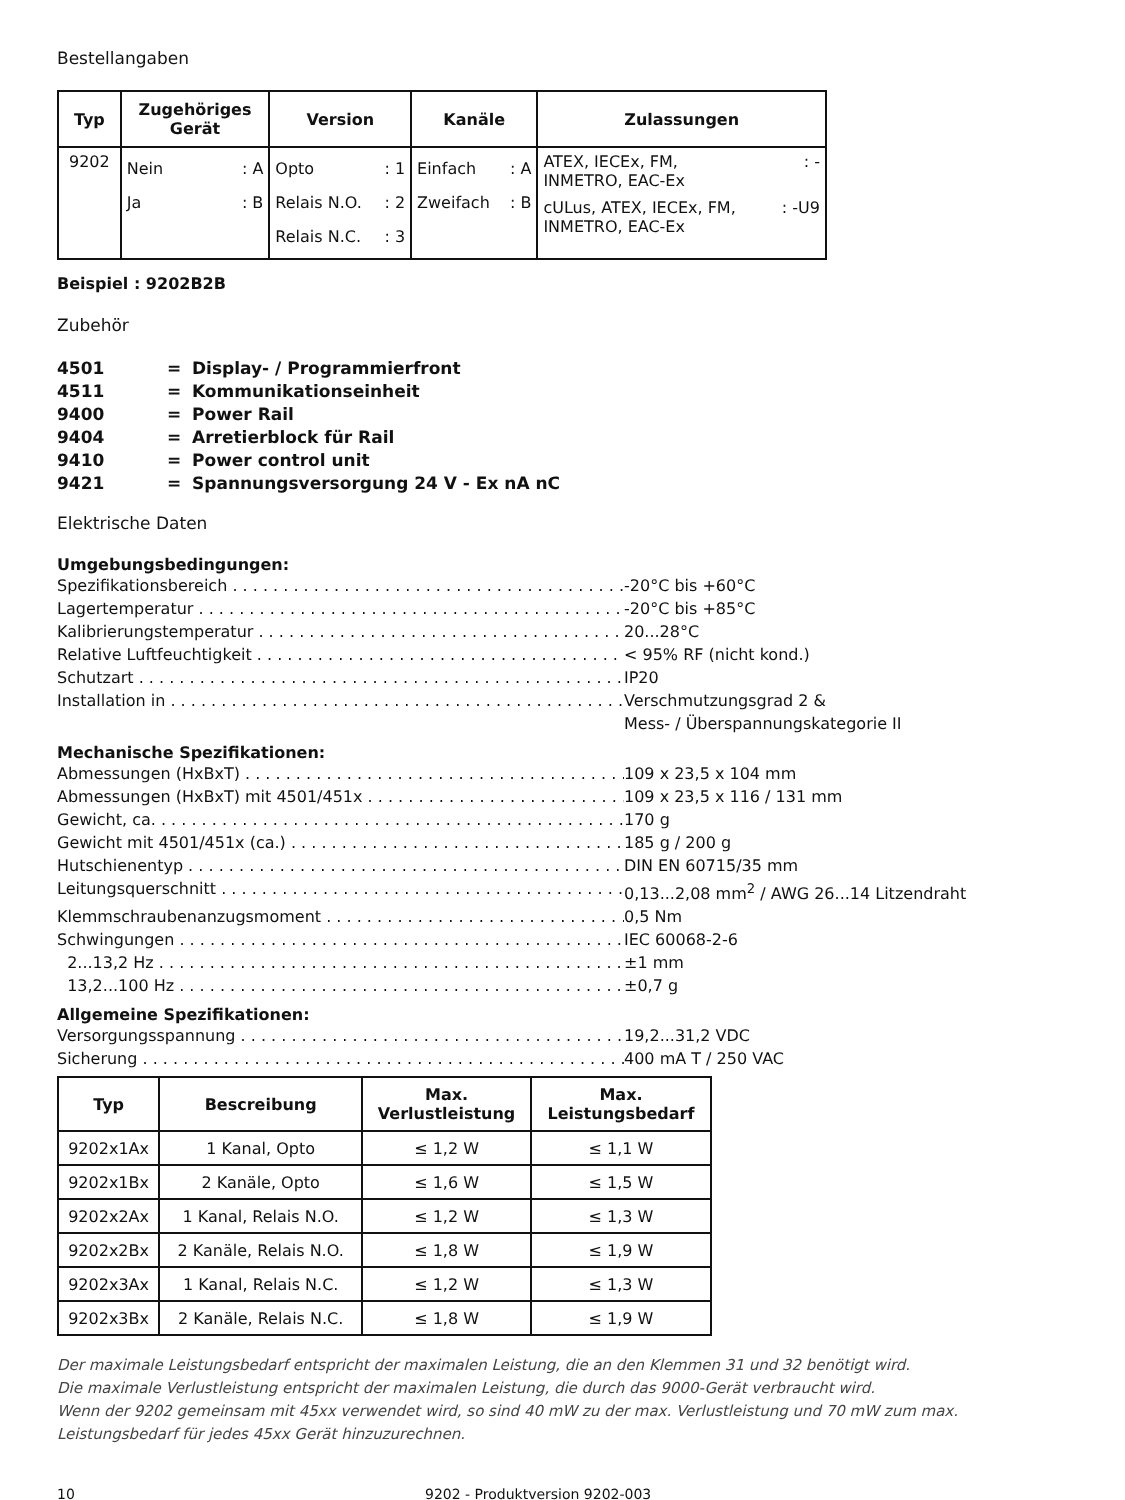Bestellangaben
| Typ | Zugehöriges Gerät | Version | Kanäle | Zulassungen |
| --- | --- | --- | --- | --- |
| 9202 | Nein : A Ja : B | Opto : 1 Relais N.O. : 2 Relais N.C. : 3 | Einfach : A Zweifach : B | ATEX, IECEx, FM, INMETRO, EAC-Ex : - cULus, ATEX, IECEx, FM, INMETRO, EAC-Ex : -U9 |
Beispiel : 9202B2B
Zubehör
4501 = Display- / Programmierfront
4511 = Kommunikationseinheit
9400 = Power Rail
9404 = Arretierblock für Rail
9410 = Power control unit
9421 = Spannungsversorgung 24 V - Ex nA nC
Elektrische Daten
Umgebungsbedingungen:
Spezifikationsbereich -20°C bis +60°C
Lagertemperatur -20°C bis +85°C
Kalibrierungstemperatur 20...28°C
Relative Luftfeuchtigkeit < 95% RF (nicht kond.)
Schutzart IP20
Installation in Verschmutzungsgrad 2 &
Mess- / Überspannungskategorie II
Mechanische Spezifikationen:
Abmessungen (HxBxT) 109 x 23,5 x 104 mm
Abmessungen (HxBxT) mit 4501/451x 109 x 23,5 x 116 / 131 mm
Gewicht, ca. 170 g
Gewicht mit 4501/451x (ca.) 185 g / 200 g
Hutschienentyp DIN EN 60715/35 mm
Leitungsquerschnitt 0,13...2,08 mm<sup>2</sup> / AWG 26...14 Litzendraht
Klemmschraubenanzugsmoment 0,5 Nm
Schwingungen IEC 60068-2-6
2...13,2 Hz ±1 mm
13,2...100 Hz ±0,7 g
Allgemeine Spezifikationen:
Versorgungsspannung 19,2...31,2 VDC
Sicherung 400 mA T / 250 VAC
| Typ | Bescreibung | Max. Verlustleistung | Max. Leistungsbedarf |
| --- | --- | --- | --- |
| 9202x1Ax | 1 Kanal, Opto | ≤ 1,2 W | ≤ 1,1 W |
| 9202x1Bx | 2 Kanäle, Opto | ≤ 1,6 W | ≤ 1,5 W |
| 9202x2Ax | 1 Kanal, Relais N.O. | ≤ 1,2 W | ≤ 1,3 W |
| 9202x2Bx | 2 Kanäle, Relais N.O. | ≤ 1,8 W | ≤ 1,9 W |
| 9202x3Ax | 1 Kanal, Relais N.C. | ≤ 1,2 W | ≤ 1,3 W |
| 9202x3Bx | 2 Kanäle, Relais N.C. | ≤ 1,8 W | ≤ 1,9 W |
Der maximale Leistungsbedarf entspricht der maximalen Leistung, die an den Klemmen 31 und 32 benötigt wird.
Die maximale Verlustleistung entspricht der maximalen Leistung, die durch das 9000-Gerät verbraucht wird.
Wenn der 9202 gemeinsam mit 45xx verwendet wird, so sind 40 mW zu der max. Verlustleistung und 70 mW zum max. Leistungsbedarf für jedes 45xx Gerät hinzuzurechnen.
10 9202 - Produktversion 9202-003